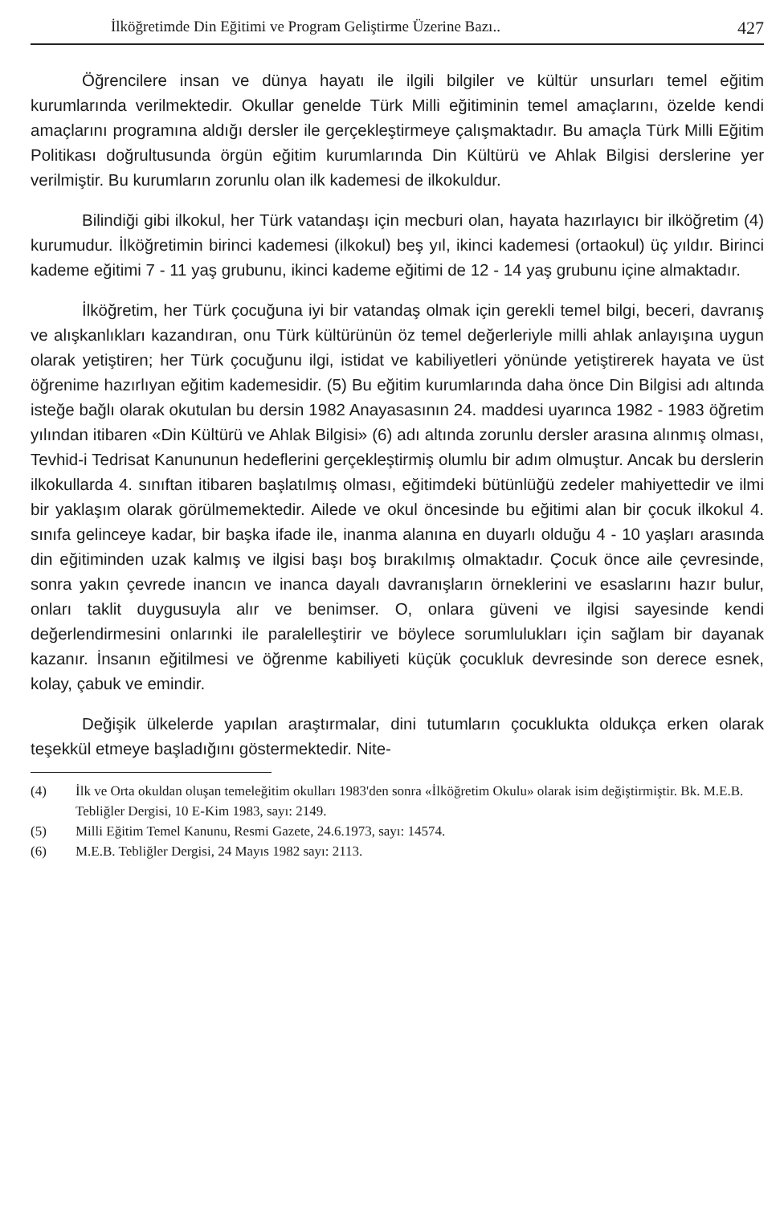İlköğretimde Din Eğitimi ve Program Geliştirme Üzerine Bazı.. 427
Öğrencilere insan ve dünya hayatı ile ilgili bilgiler ve kültür unsurları temel eğitim kurumlarında verilmektedir. Okullar genelde Türk Milli eğitiminin temel amaçlarını, özelde kendi amaçlarını programına aldığı dersler ile gerçekleştirmeye çalışmaktadır. Bu amaçla Türk Milli Eğitim Politikası doğrultusunda örgün eğitim kurumlarında Din Kültürü ve Ahlak Bilgisi derslerine yer verilmiştir. Bu kurumların zorunlu olan ilk kademesi de ilkokuldur.
Bilindiği gibi ilkokul, her Türk vatandaşı için mecburi olan, hayata hazırlayıcı bir ilköğretim (4) kurumudur. İlköğretimin birinci kademesi (ilkokul) beş yıl, ikinci kademesi (ortaokul) üç yıldır. Birinci kademe eğitimi 7 - 11 yaş grubunu, ikinci kademe eğitimi de 12 - 14 yaş grubunu içine almaktadır.
İlköğretim, her Türk çocuğuna iyi bir vatandaş olmak için gerekli temel bilgi, beceri, davranış ve alışkanlıkları kazandıran, onu Türk kültürünün öz temel değerleriyle milli ahlak anlayışına uygun olarak yetiştiren; her Türk çocuğunu ilgi, istidat ve kabiliyetleri yönünde yetiştirerek hayata ve üst öğrenime hazırlıyan eğitim kademesidir. (5) Bu eğitim kurumlarında daha önce Din Bilgisi adı altında isteğe bağlı olarak okutulan bu dersin 1982 Anayasasının 24. maddesi uyarınca 1982 - 1983 öğretim yılından itibaren «Din Kültürü ve Ahlak Bilgisi» (6) adı altında zorunlu dersler arasına alınmış olması, Tevhid-i Tedrisat Kanununun hedeflerini gerçekleştirmiş olumlu bir adım olmuştur. Ancak bu derslerin ilkokullarda 4. sınıftan itibaren başlatılmış olması, eğitimdeki bütünlüğü zedeler mahiyettedir ve ilmi bir yaklaşım olarak görülmemektedir. Ailede ve okul öncesinde bu eğitimi alan bir çocuk ilkokul 4. sınıfa gelinceye kadar, bir başka ifade ile, inanma alanına en duyarlı olduğu 4 - 10 yaşları arasında din eğitiminden uzak kalmış ve ilgisi başı boş bırakılmış olmaktadır. Çocuk önce aile çevresinde, sonra yakın çevrede inancın ve inanca dayalı davranışların örneklerini ve esaslarını hazır bulur, onları taklit duygusuyla alır ve benimser. O, onlara güveni ve ilgisi sayesinde kendi değerlendirmesini onlarınki ile paralelleştirir ve böylece sorumlulukları için sağlam bir dayanak kazanır. İnsanın eğitilmesi ve öğrenme kabiliyeti küçük çocukluk devresinde son derece esnek, kolay, çabuk ve emindir.
Değişik ülkelerde yapılan araştırmalar, dini tutumların çocuklukta oldukça erken olarak teşekkül etmeye başladığını göstermektedir. Nite-
(4) İlk ve Orta okuldan oluşan temeleğitim okulları 1983'den sonra «İlköğretim Okulu» olarak isim değiştirmiştir. Bk. M.E.B. Tebliğler Dergisi, 10 E-Kim 1983, sayı: 2149.
(5) Milli Eğitim Temel Kanunu, Resmi Gazete, 24.6.1973, sayı: 14574.
(6) M.E.B. Tebliğler Dergisi, 24 Mayıs 1982 sayı: 2113.